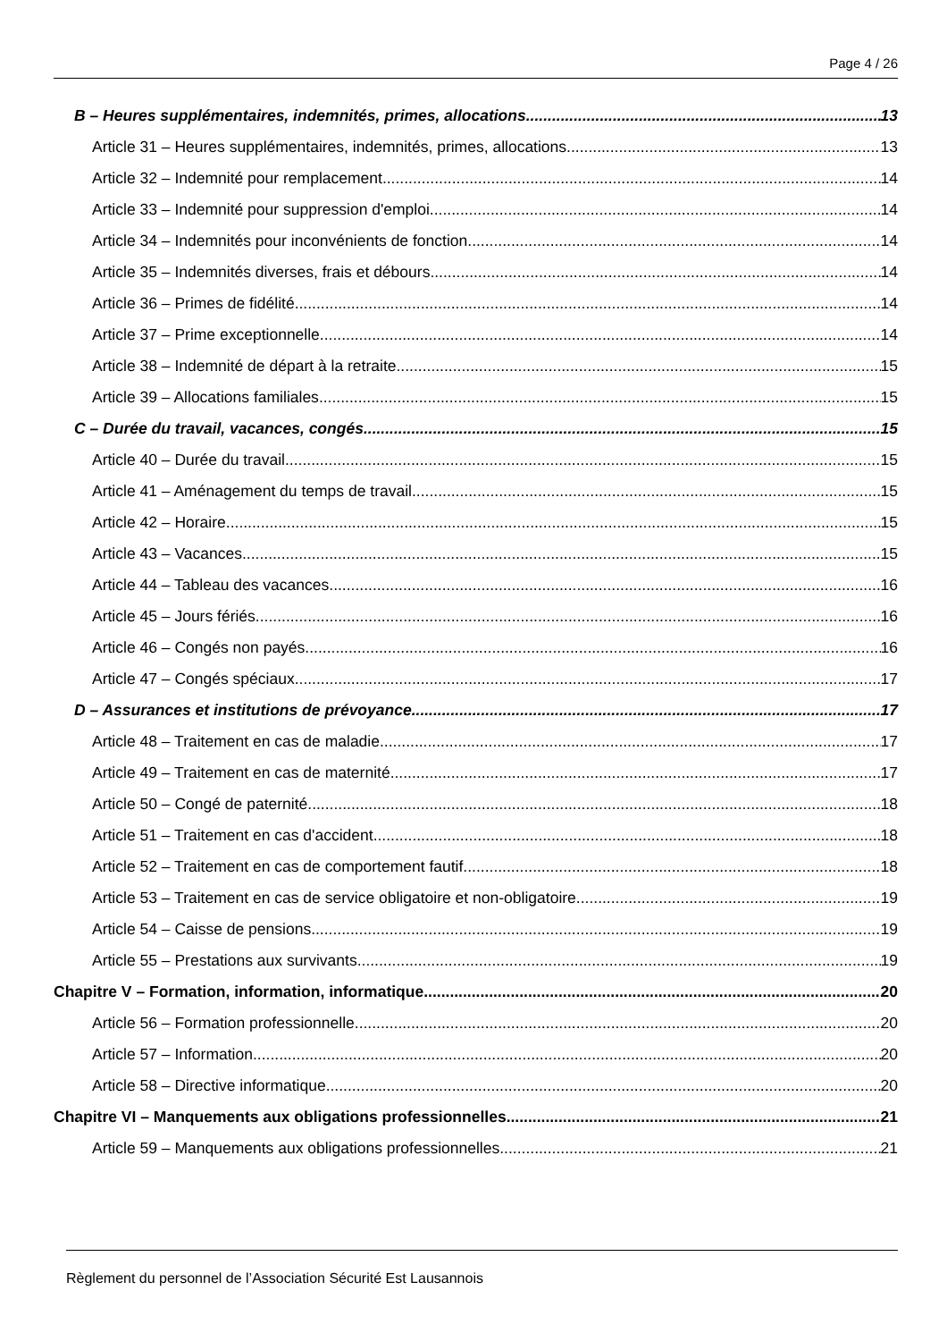Page 4 / 26
B – Heures supplémentaires, indemnités, primes, allocations 13
Article 31 – Heures supplémentaires, indemnités, primes, allocations 13
Article 32 – Indemnité pour remplacement 14
Article 33 – Indemnité pour suppression d'emploi 14
Article 34 – Indemnités pour inconvénients de fonction 14
Article 35 – Indemnités diverses, frais et débours 14
Article 36 – Primes de fidélité 14
Article 37 – Prime exceptionnelle 14
Article 38 – Indemnité de départ à la retraite 15
Article 39 – Allocations familiales 15
C – Durée du travail, vacances, congés 15
Article 40 – Durée du travail 15
Article 41 – Aménagement du temps de travail 15
Article 42 – Horaire 15
Article 43 – Vacances 15
Article 44 – Tableau des vacances 16
Article 45 – Jours fériés 16
Article 46 – Congés non payés 16
Article 47 – Congés spéciaux 17
D – Assurances et institutions de prévoyance 17
Article 48 – Traitement en cas de maladie 17
Article 49 – Traitement en cas de maternité 17
Article 50 – Congé de paternité 18
Article 51 – Traitement en cas d'accident 18
Article 52 – Traitement en cas de comportement fautif 18
Article 53 – Traitement en cas de service obligatoire et non-obligatoire 19
Article 54 – Caisse de pensions 19
Article 55 – Prestations aux survivants 19
Chapitre V – Formation, information, informatique 20
Article 56 – Formation professionnelle 20
Article 57 – Information 20
Article 58 – Directive informatique 20
Chapitre VI – Manquements aux obligations professionnelles 21
Article 59 – Manquements aux obligations professionnelles 21
Règlement du personnel de l’Association Sécurité Est Lausannois